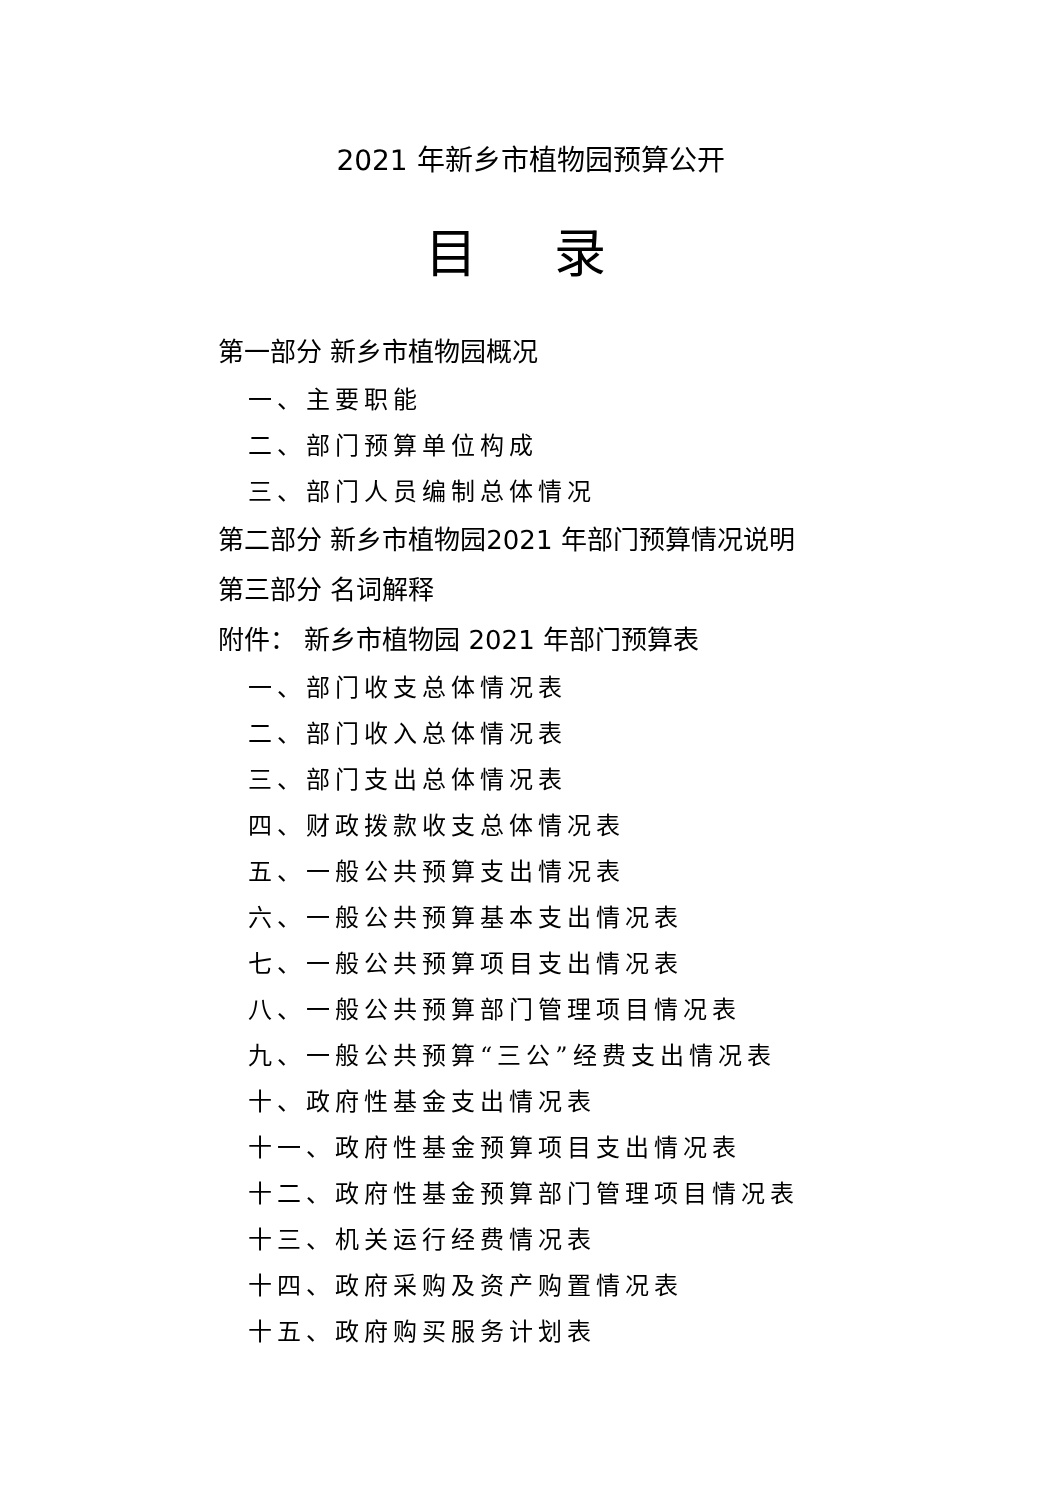2021 年新乡市植物园预算公开
目 录
第一部分 新乡市植物园概况
一、主要职能
二、部门预算单位构成
三、部门人员编制总体情况
第二部分 新乡市植物园2021 年部门预算情况说明
第三部分 名词解释
附件： 新乡市植物园 2021 年部门预算表
一、部门收支总体情况表
二、部门收入总体情况表
三、部门支出总体情况表
四、财政拨款收支总体情况表
五、一般公共预算支出情况表
六、一般公共预算基本支出情况表
七、一般公共预算项目支出情况表
八、一般公共预算部门管理项目情况表
九、一般公共预算“三公”经费支出情况表
十、政府性基金支出情况表
十一、政府性基金预算项目支出情况表
十二、政府性基金预算部门管理项目情况表
十三、机关运行经费情况表
十四、政府采购及资产购置情况表
十五、政府购买服务计划表